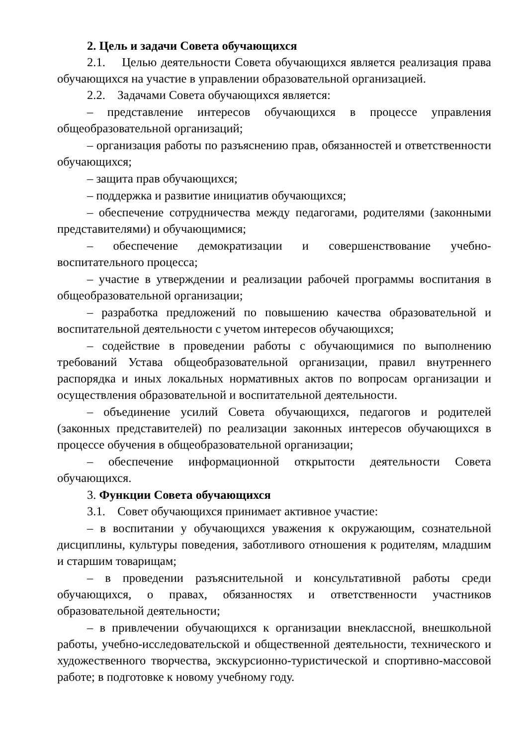2. Цель и задачи Совета обучающихся
2.1. Целью деятельности Совета обучающихся является реализация права обучающихся на участие в управлении образовательной организацией.
2.2. Задачами Совета обучающихся является:
– представление интересов обучающихся в процессе управления общеобразовательной организаций;
– организация работы по разъяснению прав, обязанностей и ответственности обучающихся;
– защита прав обучающихся;
– поддержка и развитие инициатив обучающихся;
– обеспечение сотрудничества между педагогами, родителями (законными представителями) и обучающимися;
– обеспечение демократизации и совершенствование учебно-воспитательного процесса;
– участие в утверждении и реализации рабочей программы воспитания в общеобразовательной организации;
– разработка предложений по повышению качества образовательной и воспитательной деятельности с учетом интересов обучающихся;
– содействие в проведении работы с обучающимися по выполнению требований Устава общеобразовательной организации, правил внутреннего распорядка и иных локальных нормативных актов по вопросам организации и осуществления образовательной и воспитательной деятельности.
– объединение усилий Совета обучающихся, педагогов и родителей (законных представителей) по реализации законных интересов обучающихся в процессе обучения в общеобразовательной организации;
– обеспечение информационной открытости деятельности Совета обучающихся.
3. Функции Совета обучающихся
3.1. Совет обучающихся принимает активное участие:
– в воспитании у обучающихся уважения к окружающим, сознательной дисциплины, культуры поведения, заботливого отношения к родителям, младшим и старшим товарищам;
– в проведении разъяснительной и консультативной работы среди обучающихся, о правах, обязанностях и ответственности участников образовательной деятельности;
– в привлечении обучающихся к организации внеклассной, внешкольной работы, учебно-исследовательской и общественной деятельности, технического и художественного творчества, экскурсионно-туристической и спортивно-массовой работе; в подготовке к новому учебному году.